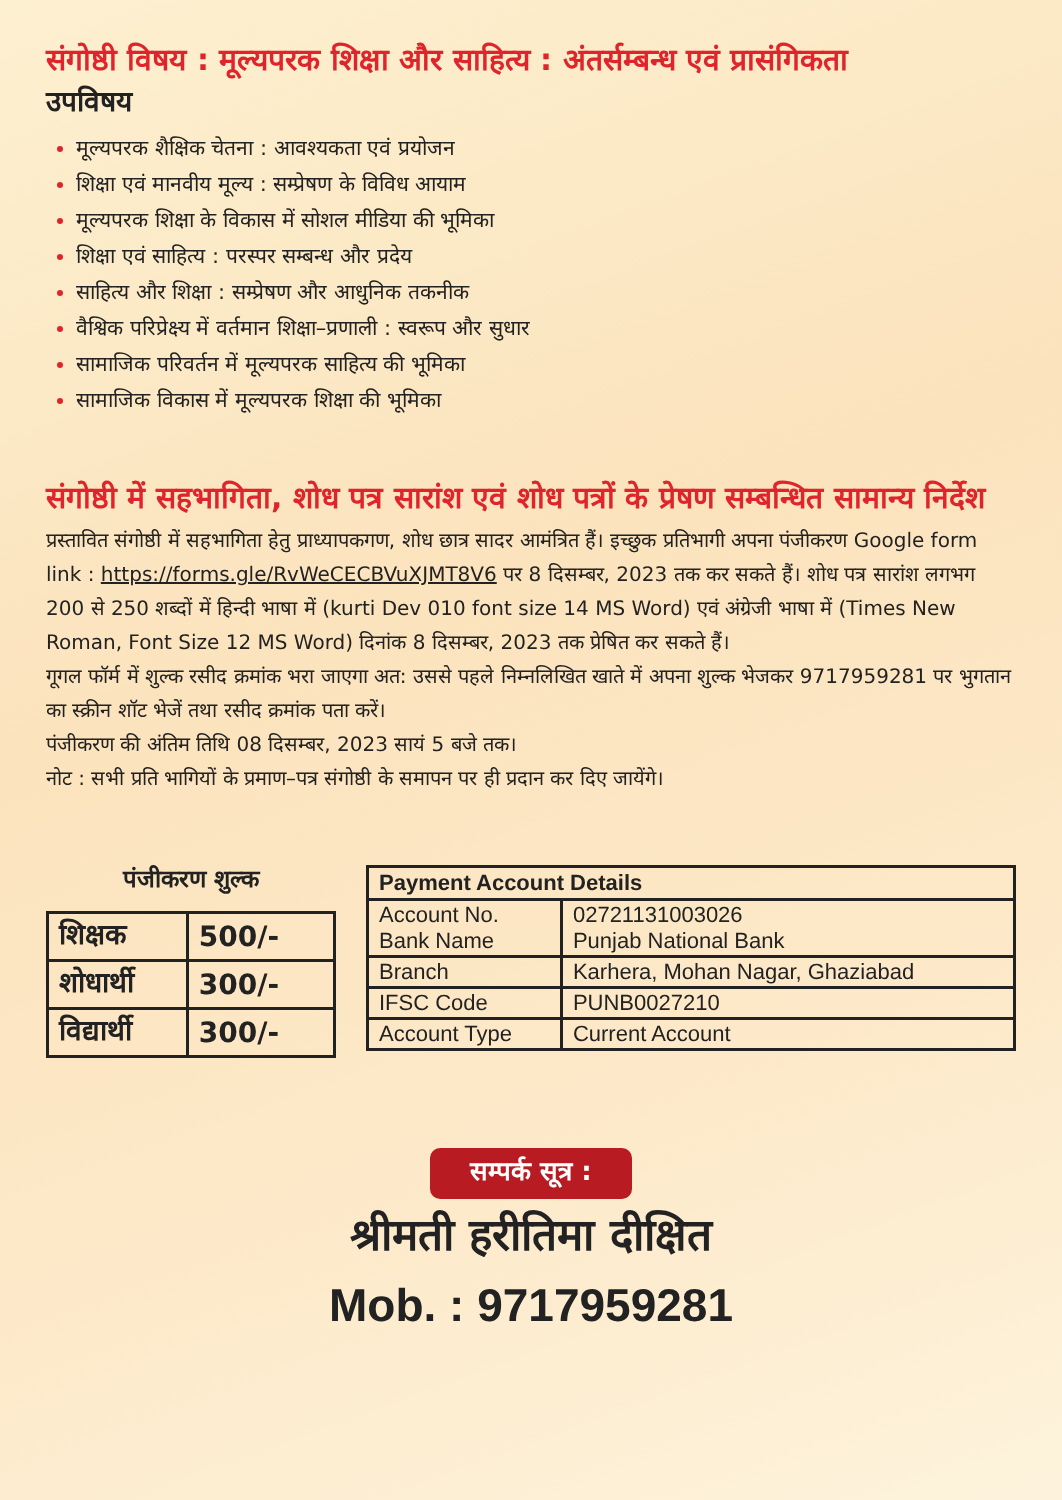संगोष्ठी विषय : मूल्यपरक शिक्षा और साहित्य : अंतर्सम्बन्ध एवं प्रासंगिकता
उपविषय
मूल्यपरक शैक्षिक चेतना : आवश्यकता एवं प्रयोजन
शिक्षा एवं मानवीय मूल्य : सम्प्रेषण के विविध आयाम
मूल्यपरक शिक्षा के विकास में सोशल मीडिया की भूमिका
शिक्षा एवं साहित्य : परस्पर सम्बन्ध और प्रदेय
साहित्य और शिक्षा : सम्प्रेषण और आधुनिक तकनीक
वैश्विक परिप्रेक्ष्य में वर्तमान शिक्षा–प्रणाली : स्वरूप और सुधार
सामाजिक परिवर्तन में मूल्यपरक साहित्य की भूमिका
सामाजिक विकास में मूल्यपरक शिक्षा की भूमिका
संगोष्ठी में सहभागिता, शोध पत्र सारांश एवं शोध पत्रों के प्रेषण सम्बन्धित सामान्य निर्देश
प्रस्तावित संगोष्ठी में सहभागिता हेतु प्राध्यापकगण, शोध छात्र सादर आमंत्रित हैं। इच्छुक प्रतिभागी अपना पंजीकरण Google form link : https://forms.gle/RvWeCECBVuXJMT8V6 पर 8 दिसम्बर, 2023 तक कर सकते हैं। शोध पत्र सारांश लगभग 200 से 250 शब्दों में हिन्दी भाषा में (kurti Dev 010 font size 14 MS Word) एवं अंग्रेजी भाषा में (Times New Roman, Font Size 12 MS Word) दिनांक 8 दिसम्बर, 2023 तक प्रेषित कर सकते हैं।
गूगल फॉर्म में शुल्क रसीद क्रमांक भरा जाएगा अत: उससे पहले निम्नलिखित खाते में अपना शुल्क भेजकर 9717959281 पर भुगतान का स्क्रीन शॉट भेजें तथा रसीद क्रमांक पता करें।
पंजीकरण की अंतिम तिथि 08 दिसम्बर, 2023 सायं 5 बजे तक।
नोट : सभी प्रति भागियों के प्रमाण–पत्र संगोष्ठी के समापन पर ही प्रदान कर दिए जायेंगे।
पंजीकरण शुल्क
| शिक्षक | 500/- |
| शोधार्थी | 300/- |
| विद्यार्थी | 300/- |
| Payment Account Details | |
| --- | --- |
| Account No. Bank Name | 02721131003026 Punjab National Bank |
| Branch | Karhera, Mohan Nagar, Ghaziabad |
| IFSC Code | PUNB0027210 |
| Account Type | Current Account |
सम्पर्क सूत्र :
श्रीमती हरीतिमा दीक्षित
Mob. : 9717959281